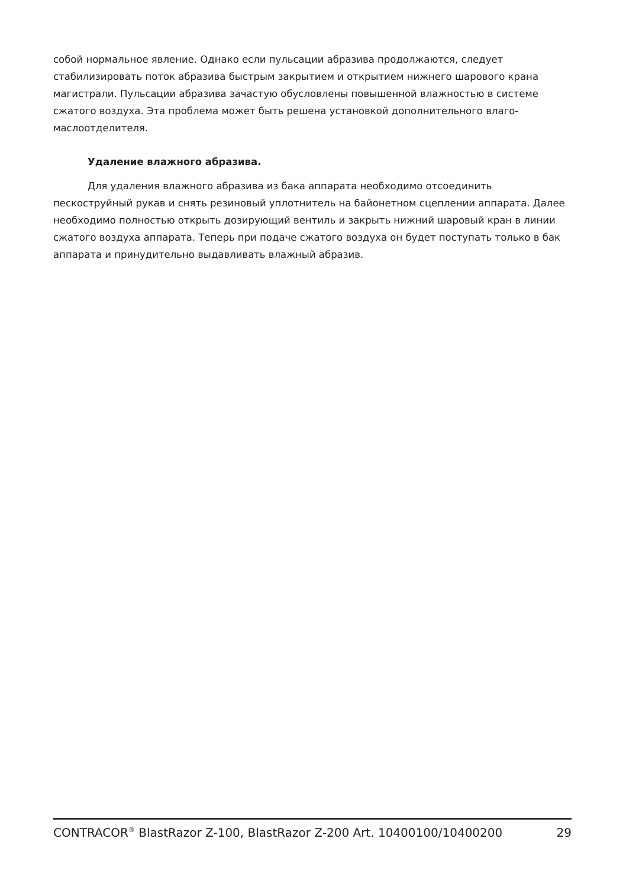собой нормальное явление. Однако если пульсации абразива продолжаются, следует стабилизировать поток абразива быстрым закрытием и открытием нижнего шарового крана магистрали. Пульсации абразива зачастую обусловлены повышенной влажностью в системе сжатого воздуха. Эта проблема может быть решена установкой дополнительного влаго-маслоотделителя.
Удаление влажного абразива.
Для удаления влажного абразива из бака аппарата необходимо отсоединить пескоструйный рукав и снять резиновый уплотнитель на байонетном сцеплении аппарата. Далее необходимо полностью открыть дозирующий вентиль и закрыть нижний шаровый кран в линии сжатого воздуха аппарата. Теперь при подаче сжатого воздуха он будет поступать только в бак аппарата и принудительно выдавливать влажный абразив.
CONTRACOR<sup>®</sup> BlastRazor Z-100, BlastRazor Z-200 Art. 10400100/10400200 29